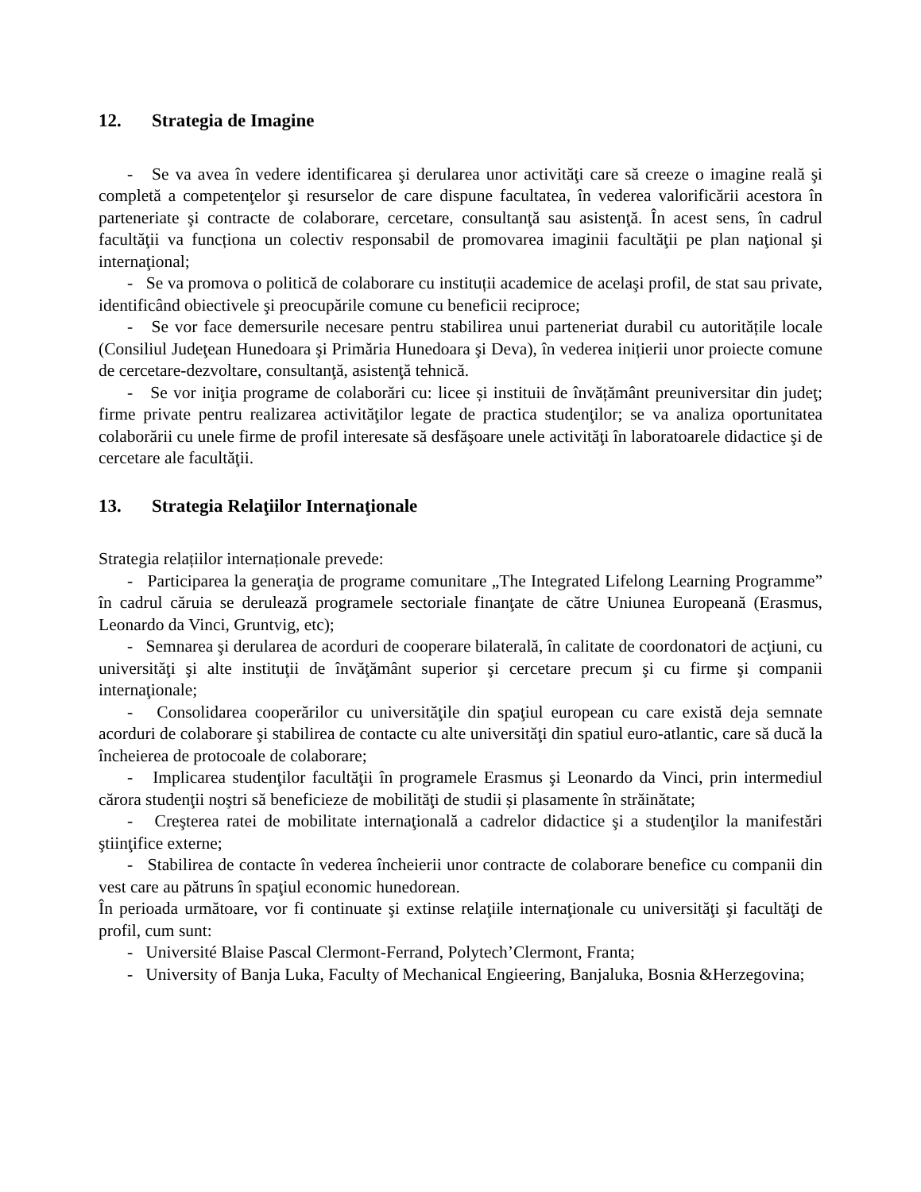12. Strategia de Imagine
- Se va avea în vedere identificarea şi derularea unor activităţi care să creeze o imagine reală şi completă a competenţelor şi resurselor de care dispune facultatea, în vederea valorificării acestora în parteneriate şi contracte de colaborare, cercetare, consultanţă sau asistenţă. În acest sens, în cadrul facultăţii va funcționa un colectiv responsabil de promovarea imaginii facultăţii pe plan naţional şi internaţional;
- Se va promova o politică de colaborare cu instituții academice de acelaşi profil, de stat sau private, identificând obiectivele şi preocupările comune cu beneficii reciproce;
- Se vor face demersurile necesare pentru stabilirea unui parteneriat durabil cu autoritățile locale (Consiliul Judeţean Hunedoara şi Primăria Hunedoara şi Deva), în vederea inițierii unor proiecte comune de cercetare-dezvoltare, consultanţă, asistenţă tehnică.
- Se vor iniţia programe de colaborări cu: licee și instituii de învățământ preuniversitar din judeţ; firme private pentru realizarea activităţilor legate de practica studenţilor; se va analiza oportunitatea colaborării cu unele firme de profil interesate să desfăşoare unele activităţi în laboratoarele didactice şi de cercetare ale facultăţii.
13. Strategia Relaţiilor Internaţionale
Strategia relațiilor internaționale prevede:
- Participarea la generaţia de programe comunitare „The Integrated Lifelong Learning Programme” în cadrul căruia se derulează programele sectoriale finanţate de către Uniunea Europeană (Erasmus, Leonardo da Vinci, Gruntvig, etc);
- Semnarea şi derularea de acorduri de cooperare bilaterală, în calitate de coordonatori de acţiuni, cu universităţi şi alte instituţii de învăţământ superior şi cercetare precum şi cu firme şi companii internaţionale;
- Consolidarea cooperărilor cu universităţile din spaţiul european cu care există deja semnate acorduri de colaborare şi stabilirea de contacte cu alte universităţi din spatiul euro-atlantic, care să ducă la încheierea de protocoale de colaborare;
- Implicarea studenţilor facultăţii în programele Erasmus şi Leonardo da Vinci, prin intermediul cărora studenţii noştri să beneficieze de mobilităţi de studii și plasamente în străinătate;
- Creşterea ratei de mobilitate internaţională a cadrelor didactice şi a studenţilor la manifestări ştiinţifice externe;
- Stabilirea de contacte în vederea încheierii unor contracte de colaborare benefice cu companii din vest care au pătruns în spaţiul economic hunedorean.
În perioada următoare, vor fi continuate şi extinse relaţiile internaţionale cu universităţi şi facultăţi de profil, cum sunt:
- Université Blaise Pascal Clermont-Ferrand, Polytech’Clermont, Franta;
- University of Banja Luka, Faculty of Mechanical Engieering, Banjaluka, Bosnia &Herzegovina;